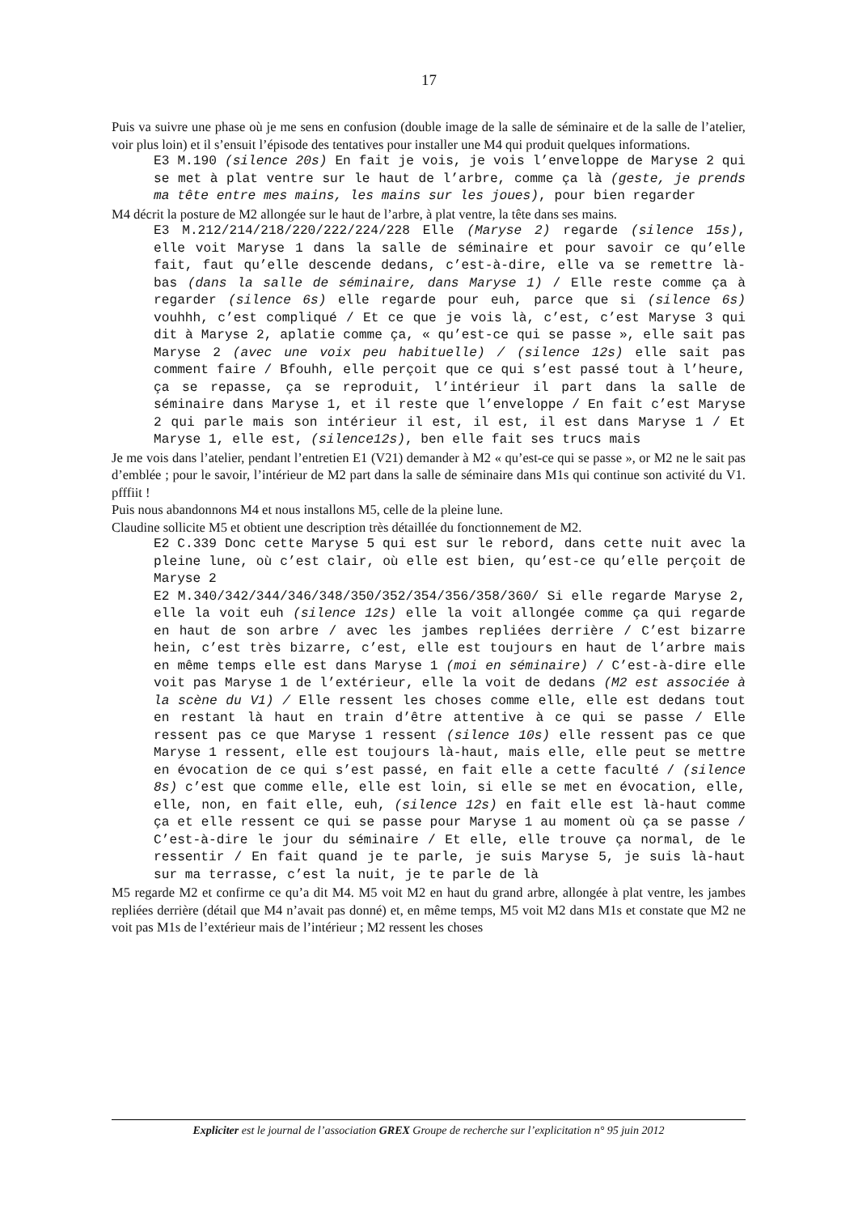17
Puis va suivre une phase où je me sens en confusion (double image de la salle de séminaire et de la salle de l’atelier, voir plus loin) et il s’ensuit l’épisode des tentatives pour installer une M4 qui produit quelques informations.
E3 M.190 (silence 20s) En fait je vois, je vois l’enveloppe de Maryse 2 qui se met à plat ventre sur le haut de l’arbre, comme ça là (geste, je prends ma tête entre mes mains, les mains sur les joues), pour bien regarder
M4 décrit la posture de M2 allongée sur le haut de l’arbre, à plat ventre, la tête dans ses mains.
E3 M.212/214/218/220/222/224/228 Elle (Maryse 2) regarde (silence 15s), elle voit Maryse 1 dans la salle de séminaire et pour savoir ce qu’elle fait, faut qu’elle descende dedans, c’est-à-dire, elle va se remettre là-bas (dans la salle de séminaire, dans Maryse 1) / Elle reste comme ça à regarder (silence 6s) elle regarde pour euh, parce que si (silence 6s) vouhhh, c’est compliqué / Et ce que je vois là, c’est, c’est Maryse 3 qui dit à Maryse 2, aplatie comme ça, « qu’est-ce qui se passe », elle sait pas Maryse 2 (avec une voix peu habituelle) / (silence 12s) elle sait pas comment faire / Bfouhh, elle perçoit que ce qui s’est passé tout à l’heure, ça se repasse, ça se reproduit, l’intérieur il part dans la salle de séminaire dans Maryse 1, et il reste que l’enveloppe / En fait c’est Maryse 2 qui parle mais son intérieur il est, il est, il est dans Maryse 1 / Et Maryse 1, elle est, (silence12s), ben elle fait ses trucs mais
Je me vois dans l’atelier, pendant l’entretien E1 (V21) demander à M2 « qu’est-ce qui se passe », or M2 ne le sait pas d’emblée ; pour le savoir, l’intérieur de M2 part dans la salle de séminaire dans M1s qui continue son activité du V1. pfffiit !
Puis nous abandonnons M4 et nous installons M5, celle de la pleine lune.
Claudine sollicite M5 et obtient une description très détaillée du fonctionnement de M2.
E2 C.339 Donc cette Maryse 5 qui est sur le rebord, dans cette nuit avec la pleine lune, où c’est clair, où elle est bien, qu’est-ce qu’elle perçoit de Maryse 2
E2 M.340/342/344/346/348/350/352/354/356/358/360/ Si elle regarde Maryse 2, elle la voit euh (silence 12s) elle la voit allongée comme ça qui regarde en haut de son arbre / avec les jambes repliées derrière / C’est bizarre hein, c’est très bizarre, c’est, elle est toujours en haut de l’arbre mais en même temps elle est dans Maryse 1 (moi en séminaire) / C’est-à-dire elle voit pas Maryse 1 de l’extérieur, elle la voit de dedans (M2 est associée à la scène du V1) / Elle ressent les choses comme elle, elle est dedans tout en restant là haut en train d’être attentive à ce qui se passe / Elle ressent pas ce que Maryse 1 ressent (silence 10s) elle ressent pas ce que Maryse 1 ressent, elle est toujours là-haut, mais elle, elle peut se mettre en évocation de ce qui s’est passé, en fait elle a cette faculté / (silence 8s) c’est que comme elle, elle est loin, si elle se met en évocation, elle, elle, non, en fait elle, euh, (silence 12s) en fait elle est là-haut comme ça et elle ressent ce qui se passe pour Maryse 1 au moment où ça se passe / C’est-à-dire le jour du séminaire / Et elle, elle trouve ça normal, de le ressentir / En fait quand je te parle, je suis Maryse 5, je suis là-haut sur ma terrasse, c’est la nuit, je te parle de là
M5 regarde M2 et confirme ce qu’a dit M4. M5 voit M2 en haut du grand arbre, allongée à plat ventre, les jambes repliées derrière (détail que M4 n’avait pas donné) et, en même temps, M5 voit M2 dans M1s et constate que M2 ne voit pas M1s de l’extérieur mais de l’intérieur ; M2 ressent les choses
Expliciter est le journal de l’association GREX Groupe de recherche sur l’explicitation n° 95 juin 2012